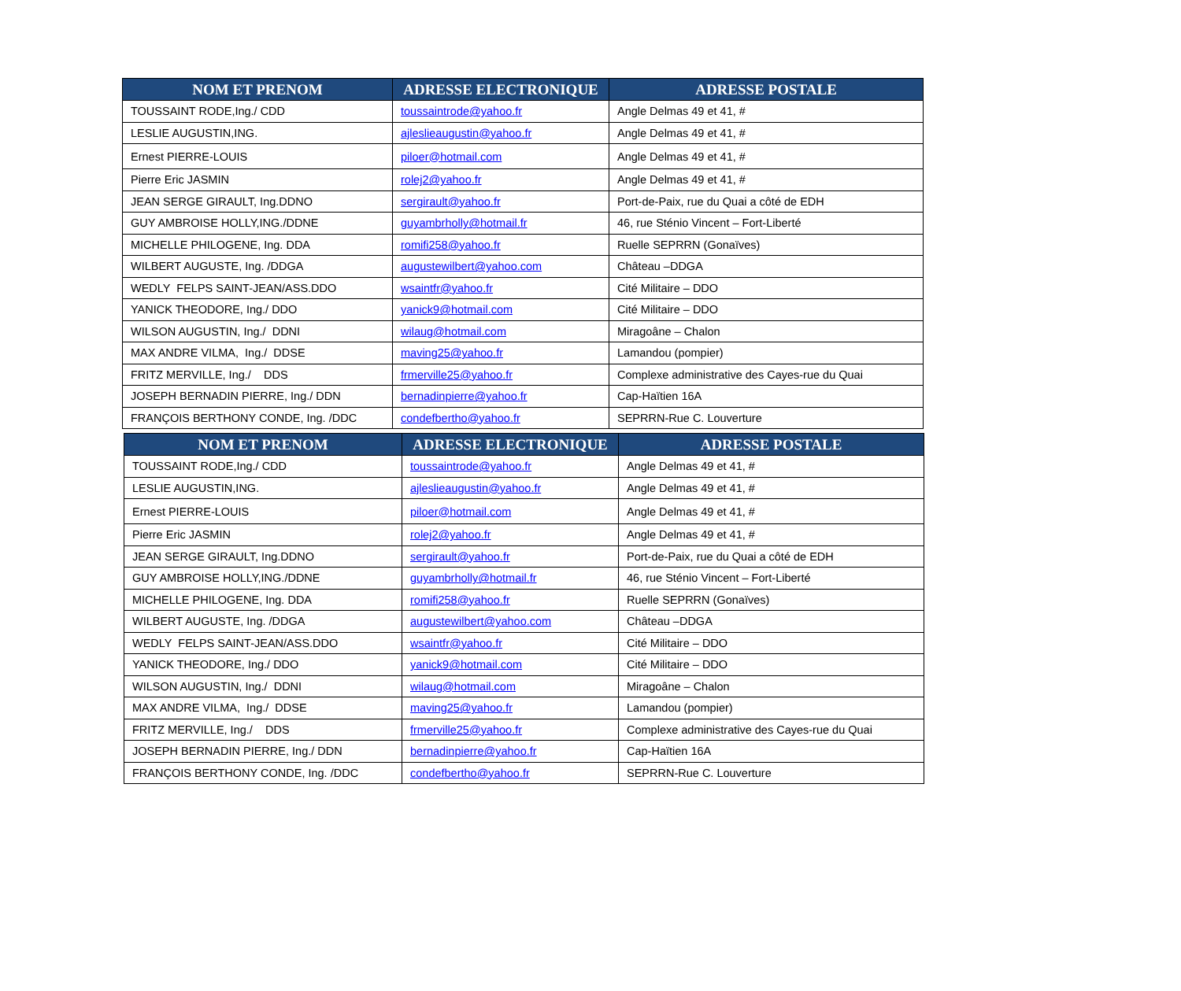| NOM ET PRENOM | ADRESSE ELECTRONIQUE | ADRESSE POSTALE |
| --- | --- | --- |
| TOUSSAINT RODE,Ing./ CDD | toussaintrode@yahoo.fr | Angle Delmas 49 et 41, # |
| LESLIE AUGUSTIN,ING. | ajleslieaugustin@yahoo.fr | Angle Delmas 49 et 41, # |
| Ernest PIERRE-LOUIS | piloer@hotmail.com | Angle Delmas 49 et 41, # |
| Pierre Eric JASMIN | rolej2@yahoo.fr | Angle Delmas 49 et 41, # |
| JEAN SERGE GIRAULT, Ing.DDNO | sergirault@yahoo.fr | Port-de-Paix, rue du Quai a côté de EDH |
| GUY AMBROISE HOLLY,ING./DDNE | guyambrholly@hotmail.fr | 46, rue Sténio Vincent – Fort-Liberté |
| MICHELLE PHILOGENE, Ing. DDA | romifi258@yahoo.fr | Ruelle SEPRRN (Gonaïves) |
| WILBERT AUGUSTE, Ing. /DDGA | augustewilbert@yahoo.com | Château –DDGA |
| WEDLY FELPS SAINT-JEAN/ASS.DDO | wsaintfr@yahoo.fr | Cité Militaire – DDO |
| YANICK THEODORE, Ing./ DDO | yanick9@hotmail.com | Cité Militaire – DDO |
| WILSON AUGUSTIN, Ing./ DDNI | wilaug@hotmail.com | Miragoâne – Chalon |
| MAX ANDRE VILMA, Ing./ DDSE | maving25@yahoo.fr | Lamandou (pompier) |
| FRITZ MERVILLE, Ing./ DDS | frmerville25@yahoo.fr | Complexe administrative des Cayes-rue du Quai |
| JOSEPH BERNADIN PIERRE, Ing./ DDN | bernadinpierre@yahoo.fr | Cap-Haïtien 16A |
| FRANÇOIS BERTHONY CONDE, Ing. /DDC | condefbertho@yahoo.fr | SEPRRN-Rue C. Louverture |
| NOM ET PRENOM | ADRESSE ELECTRONIQUE | ADRESSE POSTALE |
| --- | --- | --- |
| TOUSSAINT RODE,Ing./ CDD | toussaintrode@yahoo.fr | Angle Delmas 49 et 41, # |
| LESLIE AUGUSTIN,ING. | ajleslieaugustin@yahoo.fr | Angle Delmas 49 et 41, # |
| Ernest PIERRE-LOUIS | piloer@hotmail.com | Angle Delmas 49 et 41, # |
| Pierre Eric JASMIN | rolej2@yahoo.fr | Angle Delmas 49 et 41, # |
| JEAN SERGE GIRAULT, Ing.DDNO | sergirault@yahoo.fr | Port-de-Paix, rue du Quai a côté de EDH |
| GUY AMBROISE HOLLY,ING./DDNE | guyambrholly@hotmail.fr | 46, rue Sténio Vincent – Fort-Liberté |
| MICHELLE PHILOGENE, Ing. DDA | romifi258@yahoo.fr | Ruelle SEPRRN (Gonaïves) |
| WILBERT AUGUSTE, Ing. /DDGA | augustewilbert@yahoo.com | Château –DDGA |
| WEDLY FELPS SAINT-JEAN/ASS.DDO | wsaintfr@yahoo.fr | Cité Militaire – DDO |
| YANICK THEODORE, Ing./ DDO | yanick9@hotmail.com | Cité Militaire – DDO |
| WILSON AUGUSTIN, Ing./ DDNI | wilaug@hotmail.com | Miragoâne – Chalon |
| MAX ANDRE VILMA, Ing./ DDSE | maving25@yahoo.fr | Lamandou (pompier) |
| FRITZ MERVILLE, Ing./ DDS | frmerville25@yahoo.fr | Complexe administrative des Cayes-rue du Quai |
| JOSEPH BERNADIN PIERRE, Ing./ DDN | bernadinpierre@yahoo.fr | Cap-Haïtien 16A |
| FRANÇOIS BERTHONY CONDE, Ing. /DDC | condefbertho@yahoo.fr | SEPRRN-Rue C. Louverture |